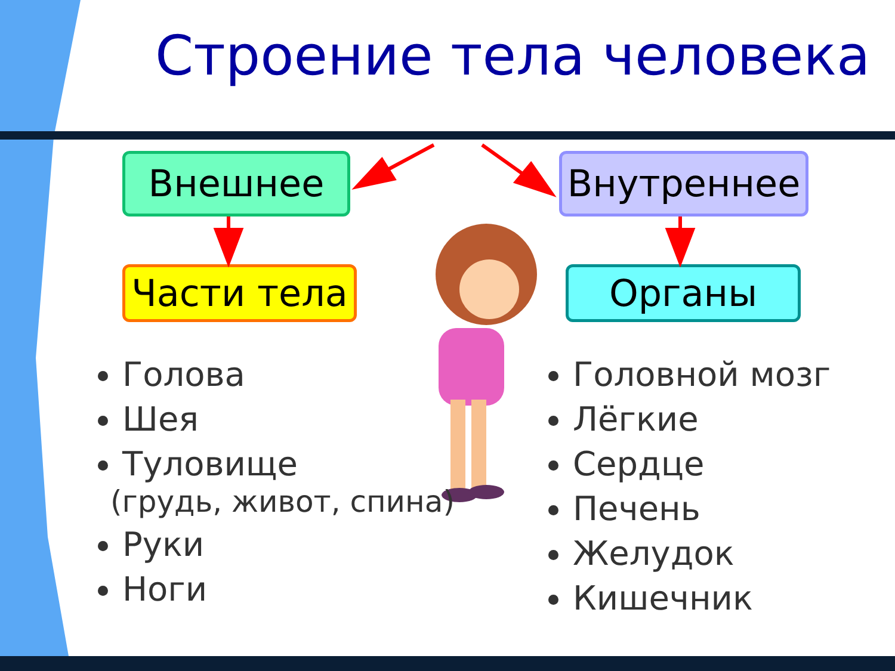Строение тела человека
Внешнее Внутреннее
Части тела Органы
Голова
Шея
Туловище
(грудь, живот, спина)
Руки
Ноги
Головной мозг
Лёгкие
Сердце
Печень
Желудок
Кишечник